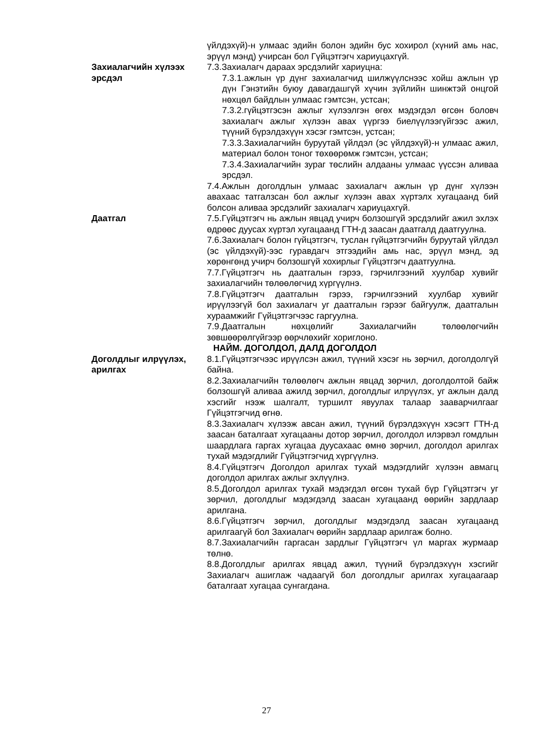үйлдэхүй)-н улмаас эдийн болон эдийн бус хохирол (хүний амь нас, эрүүл мэнд) учирсан бол Гүйцэтгэгч хариуцахгүй.
Захиалагчийн хүлээх эрсдэл
7.3.Захиалагч дараах эрсдэлийг хариуцна:
7.3.1.ажлын үр дүнг захиалагчид шилжүүлснээс хойш ажлын үр дүн Гэнэтийн буюу давагдашгүй хүчин зүйлийн шинжтэй онцгой нөхцөл байдлын улмаас гэмтсэн, устсан;
7.3.2.гүйцэтгэсэн ажлыг хүлээлгэн өгөх мэдэгдэл өгсөн боловч захиалагч ажлыг хүлээн авах үүргээ биелүүлээгүйгээс ажил, түүний бүрэлдэхүүн хэсэг гэмтсэн, устсан;
7.3.3.Захиалагчийн буруутай үйлдэл (эс үйлдэхүй)-н улмаас ажил, материал болон тоног төхөөрөмж гэмтсэн, устсан;
7.3.4.Захиалагчийн зураг төслийн алдааны улмаас үүссэн аливаа эрсдэл.
7.4.Ажлын доголдлын улмаас захиалагч ажлын үр дүнг хүлээн авахаас татгалзсан бол ажлыг хүлээн авах хүртэлх хугацаанд бий болсон аливаа эрсдэлийг захиалагч хариуцахгүй.
Даатгал 7.5.Гүйцэтгэгч нь ажлын явцад учирч болзошгүй эрсдэлийг ажил эхлэх өдрөөс дуусах хүртэл хугацаанд ГТН-д заасан даатгалд даатгуулна.
7.6.Захиалагч болон гүйцэтгэгч, туслан гүйцэтгэгчийн буруутай үйлдэл (эс үйлдэхүй)-ээс гуравдагч этгээдийн амь нас, эрүүл мэнд, эд хөрөнгөнд учирч болзошгүй хохирлыг Гүйцэтгэгч даатгуулна.
7.7.Гүйцэтгэгч нь даатгалын гэрээ, гэрчилгээний хуулбар хувийг захиалагчийн төлөөлөгчид хүргүүлнэ.
7.8.Гүйцэтгэгч даатгалын гэрээ, гэрчилгээний хуулбар хувийг ирүүлээгүй бол захиалагч уг даатгалын гэрээг байгуулж, даатгалын хураамжийг Гүйцэтгэгчээс гаргуулна.
7.9.Даатгалын нөхцөлийг Захиалагчийн төлөөлөгчийн зөвшөөрөлгүйгээр өөрчлөхийг хориглоно.
НАЙМ. ДОГОЛДОЛ, ДАЛД ДОГОЛДОЛ
Доголдлыг илрүүлэх, арилгах
8.1.Гүйцэтгэгчээс ирүүлсэн ажил, түүний хэсэг нь зөрчил, доголдолгүй байна.
8.2.Захиалагчийн төлөөлөгч ажлын явцад зөрчил, доголдолтой байж болзошгүй аливаа ажилд зөрчил, доголдлыг илрүүлэх, уг ажлын далд хэсгийг нээж шалгалт, туршилт явуулах талаар зааварчилгааг Гүйцэтгэгчид өгнө.
8.3.Захиалагч хүлээж авсан ажил, түүний бүрэлдэхүүн хэсэгт ГТН-д заасан баталгаат хугацааны дотор зөрчил, доголдол илэрвэл гомдлын шаардлага гаргах хугацаа дуусахаас өмнө зөрчил, доголдол арилгах тухай мэдэгдлийг Гүйцэтгэгчид хүргүүлнэ.
8.4.Гүйцэтгэгч Доголдол арилгах тухай мэдэгдлийг хүлээн авмагц доголдол арилгах ажлыг эхлүүлнэ.
8.5.Доголдол арилгах тухай мэдэгдэл өгсөн тухай бүр Гүйцэтгэгч уг зөрчил, доголдлыг мэдэгдэлд заасан хугацаанд өөрийн зардлаар арилгана.
8.6.Гүйцэтгэгч зөрчил, доголдлыг мэдэгдэлд заасан хугацаанд арилгаагүй бол Захиалагч өөрийн зардлаар арилгаж болно.
8.7.Захиалагчийн гаргасан зардлыг Гүйцэтгэгч үл маргах журмаар төлнө.
8.8.Доголдлыг арилгах явцад ажил, түүний бүрэлдэхүүн хэсгийг Захиалагч ашиглаж чадаагүй бол доголдлыг арилгах хугацаагаар баталгаат хугацаа сунгагдана.
27